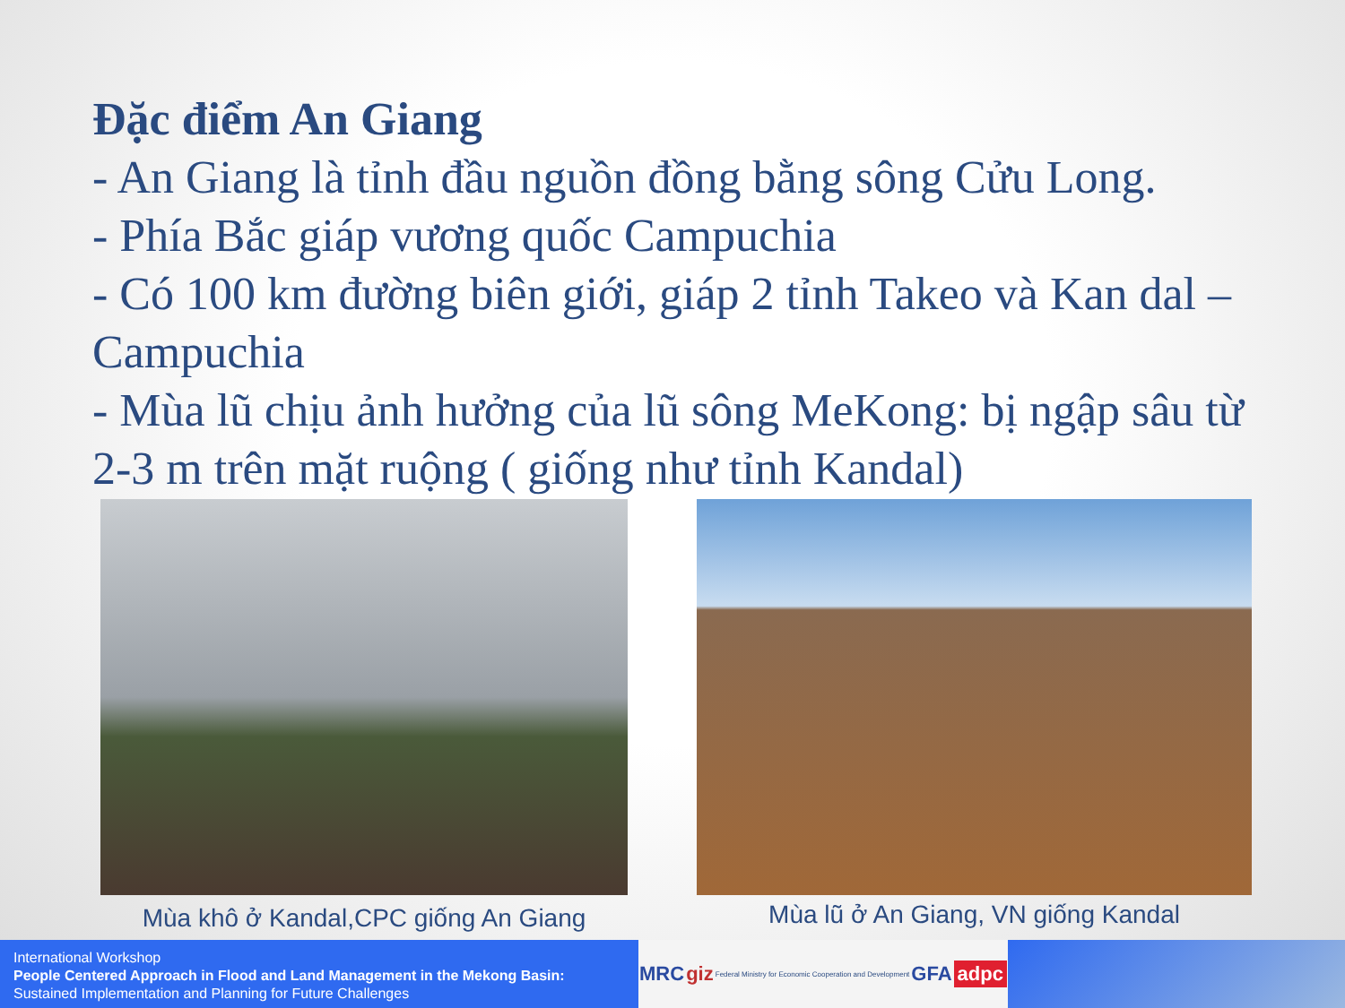Đặc điểm An Giang
- An Giang là tỉnh đầu nguồn đồng bằng sông Cửu Long.
- Phía Bắc giáp vương quốc Campuchia
- Có 100 km đường biên giới, giáp 2 tỉnh Takeo và Kan dal – Campuchia
- Mùa lũ chịu ảnh hưởng của lũ sông MeKong: bị ngập sâu từ 2-3 m trên mặt ruộng ( giống như tỉnh Kandal)
Mùa khô ở Kandal,CPC giống An Giang
Mùa lũ ở An Giang, VN giống Kandal
International Workshop
People Centered Approach in Flood and Land Management in the Mekong Basin:
Sustained Implementation and Planning for Future Challenges
MRC giz Federal Ministry for Economic Cooperation and Development GFA adpc